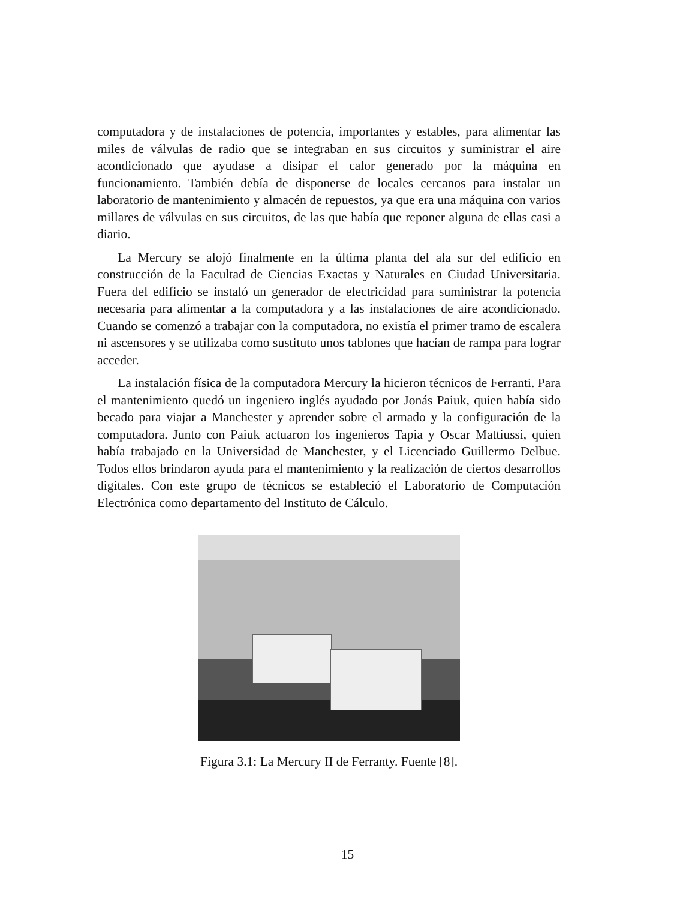computadora y de instalaciones de potencia, importantes y estables, para alimentar las miles de válvulas de radio que se integraban en sus circuitos y suministrar el aire acondicionado que ayudase a disipar el calor generado por la máquina en funcionamiento. También debía de disponerse de locales cercanos para instalar un laboratorio de mantenimiento y almacén de repuestos, ya que era una máquina con varios millares de válvulas en sus circuitos, de las que había que reponer alguna de ellas casi a diario.
La Mercury se alojó finalmente en la última planta del ala sur del edificio en construcción de la Facultad de Ciencias Exactas y Naturales en Ciudad Universitaria. Fuera del edificio se instaló un generador de electricidad para suministrar la potencia necesaria para alimentar a la computadora y a las instalaciones de aire acondicionado. Cuando se comenzó a trabajar con la computadora, no existía el primer tramo de escalera ni ascensores y se utilizaba como sustituto unos tablones que hacían de rampa para lograr acceder.
La instalación física de la computadora Mercury la hicieron técnicos de Ferranti. Para el mantenimiento quedó un ingeniero inglés ayudado por Jonás Paiuk, quien había sido becado para viajar a Manchester y aprender sobre el armado y la configuración de la computadora. Junto con Paiuk actuaron los ingenieros Tapia y Oscar Mattiussi, quien había trabajado en la Universidad de Manchester, y el Licenciado Guillermo Delbue. Todos ellos brindaron ayuda para el mantenimiento y la realización de ciertos desarrollos digitales. Con este grupo de técnicos se estableció el Laboratorio de Computación Electrónica como departamento del Instituto de Cálculo.
Figura 3.1: La Mercury II de Ferranty. Fuente [8].
15